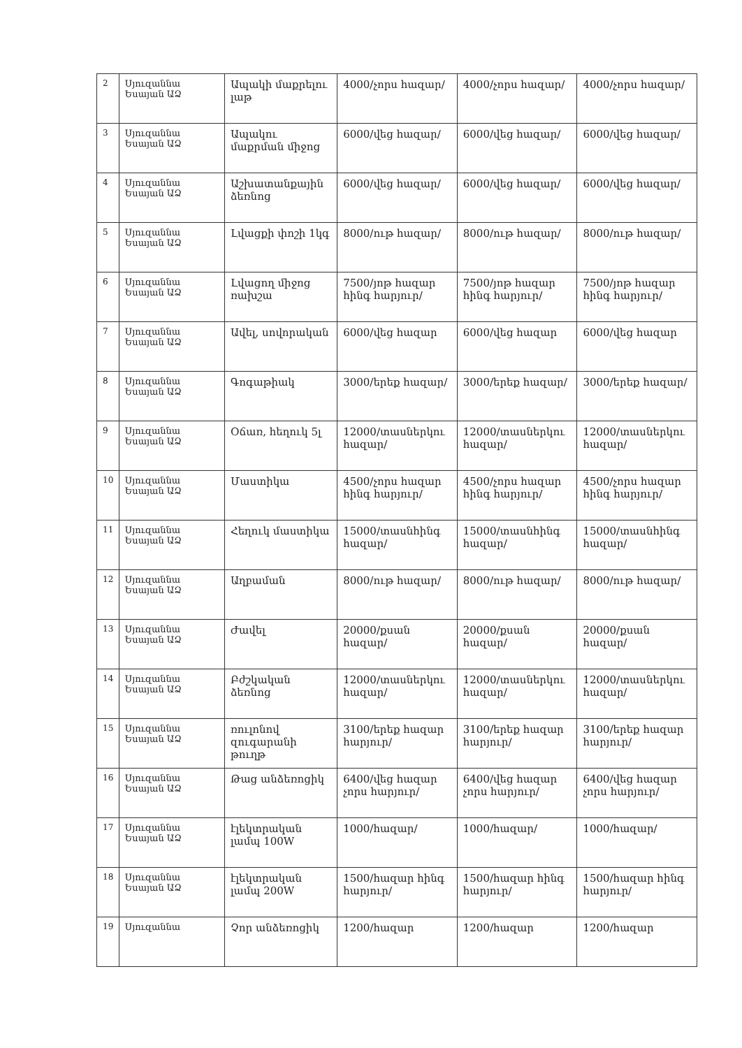| 2 | Սյուզաննա Եսայան ԱՁ | Ապակի մաքրելու լաթ | 4000/չորս հազար/ | 4000/չորս հազար/ | 4000/չորս հազար/ |
| 3 | Սյուզաննա Եսայան ԱՁ | Ապակու մաքրման միջոց | 6000/վեց հազար/ | 6000/վեց հազար/ | 6000/վեց հազար/ |
| 4 | Սյուզաննա Եսայան ԱՁ | Աշխատանքային ձեռնոց | 6000/վեց հազար/ | 6000/վեց հազար/ | 6000/վեց հազար/ |
| 5 | Սյուզաննա Եսայան ԱՁ | Լվացքի փոշի 1կգ | 8000/ութ հազար/ | 8000/ութ հազար/ | 8000/ութ հազար/ |
| 6 | Սյուզաննա Եսայան ԱՁ | Լվացող միջոց ռախշա | 7500/յոթ հազար հինգ հարյուր/ | 7500/յոթ հազար հինգ հարյուր/ | 7500/յոթ հազար հինգ հարյուր/ |
| 7 | Սյուզաննա Եսայան ԱՁ | Ավել, սովորական | 6000/վեց հազար | 6000/վեց հազար | 6000/վեց հազար |
| 8 | Սյուզաննա Եսայան ԱՁ | Գոգաթիակ | 3000/երեք հազար/ | 3000/երեք հազար/ | 3000/երեք հազար/ |
| 9 | Սյուզաննա Եսայան ԱՁ | Օճառ, հեղուկ 5լ | 12000/տասներկու հազար/ | 12000/տասներկու հազար/ | 12000/տասներկու հազար/ |
| 10 | Սյուզաննա Եսայան ԱՁ | Մաստիկա | 4500/չորս հազար հինգ հարյուր/ | 4500/չորս հազար հինգ հարյուր/ | 4500/չորս հազար հինգ հարյուր/ |
| 11 | Սյուզաննա Եսայան ԱՁ | Հեղուկ մաստիկա | 15000/տասնհինգ հազար/ | 15000/տասնհինգ հազար/ | 15000/տասնհինգ հազար/ |
| 12 | Սյուզաննա Եսայան ԱՁ | Աղբաման | 8000/ութ հազար/ | 8000/ութ հազար/ | 8000/ութ հազար/ |
| 13 | Սյուզաննա Եսայան ԱՁ | Ժավել | 20000/քսան հազար/ | 20000/քսան հազար/ | 20000/քսան հազար/ |
| 14 | Սյուզաննա Եսայան ԱՁ | Բժշկական ձեռնոց | 12000/տասներկու հազար/ | 12000/տասներկու հազար/ | 12000/տասներկու հազար/ |
| 15 | Սյուզաննա Եսայան ԱՁ | ռուլոնով զուգարանի թուղթ | 3100/երեք հազար հարյուր/ | 3100/երեք հազար հարյուր/ | 3100/երեք հազար հարյուր/ |
| 16 | Սյուզաննա Եսայան ԱՁ | Թաց անձեռոցիկ | 6400/վեց հազար չորս հարյուր/ | 6400/վեց հազար չորս հարյուր/ | 6400/վեց հազար չորս հարյուր/ |
| 17 | Սյուզաննա Եսայան ԱՁ | էլեկտրական լամպ 100W | 1000/հազար/ | 1000/հազար/ | 1000/հազար/ |
| 18 | Սյուզաննա Եսայան ԱՁ | էլեկտրական լամպ 200W | 1500/հազար հինգ հարյուր/ | 1500/հազար հինգ հարյուր/ | 1500/հազար հինգ հարյուր/ |
| 19 | Սյուզաննա | Չոր անձեռոցիկ | 1200/հազար | 1200/հազար | 1200/հազար |